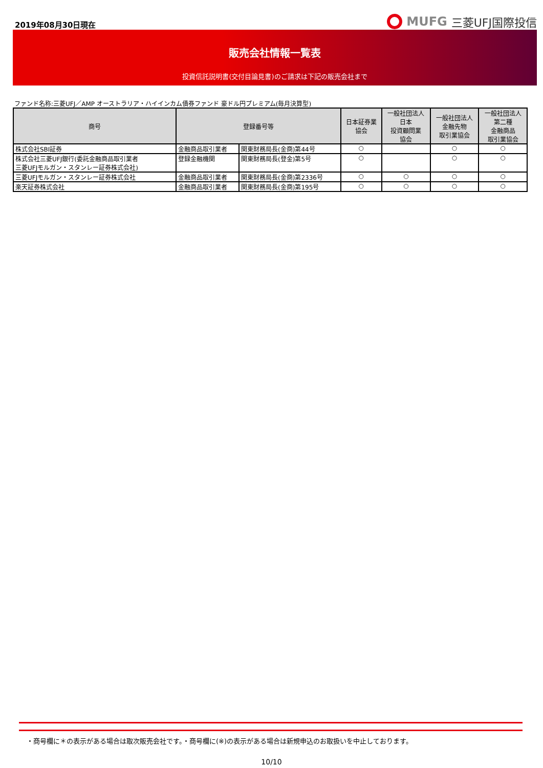2019年08月30日現在
MUFG 三菱UFJ国際投信
販売会社情報一覧表
投資信託説明書(交付目論見書)のご請求は下記の販売会社まで
ファンド名称:三菱UFJ／AMP オーストラリア・ハイインカム債券ファンド 豪ドル円プレミアム(毎月決算型)
| 商号 | 登録番号等 | | 日本証券業 協会 | 一般社団法人 日本 投資顧問業 協会 | 一般社団法人 金融先物 取引業協会 | 一般社団法人 第二種 金融商品 取引業協会 |
| --- | --- | --- | --- | --- | --- | --- |
| 株式会社SBI証券 | 金融商品取引業者 | 関東財務局長(金商)第44号 | ○ | | ○ | ○ |
| 株式会社三菱UFJ銀行(委託金融商品取引業者 三菱UFJモルガン・スタンレー証券株式会社) | 登録金融機関 | 関東財務局長(登金)第5号 | ○ | | ○ | ○ |
| 三菱UFJモルガン・スタンレー証券株式会社 | 金融商品取引業者 | 関東財務局長(金商)第2336号 | ○ | ○ | ○ | ○ |
| 楽天証券株式会社 | 金融商品取引業者 | 関東財務局長(金商)第195号 | ○ | ○ | ○ | ○ |
・商号欄に＊の表示がある場合は取次販売会社です。・商号欄に(※)の表示がある場合は新規申込のお取扱いを中止しております。
10/10